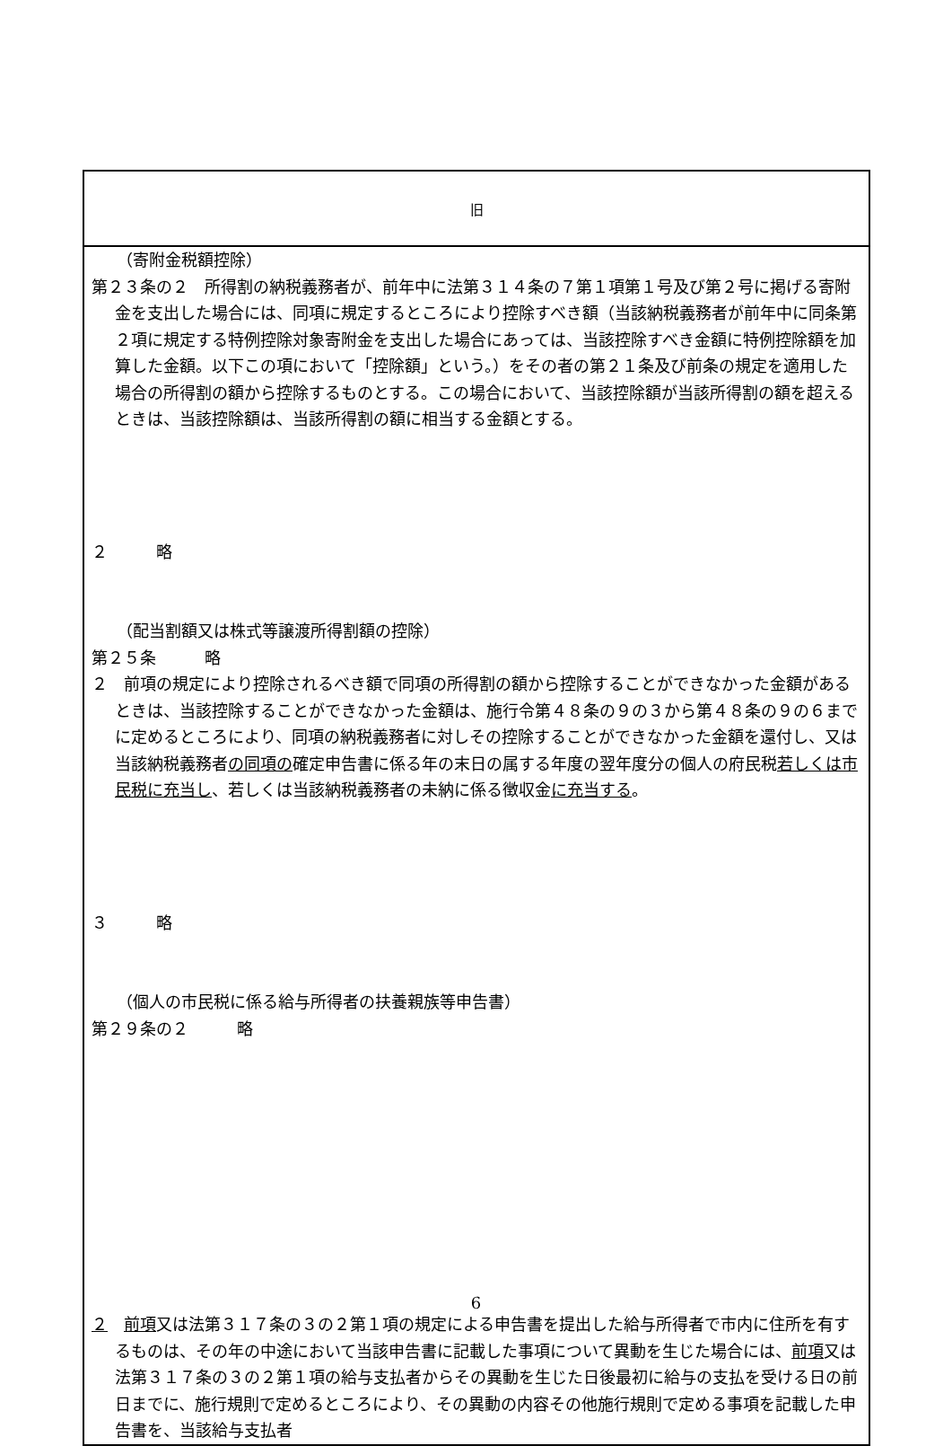| 旧 |
| --- |
| （寄附金税額控除） 第２３条の２ 所得割の納税義務者が、前年中に法第３１４条の７第１項第１号及び第２号に掲げる寄附金を支出した場合には、同項に規定するところにより控除すべき額（当該納税義務者が前年中に同条第２項に規定する特例控除対象寄附金を支出した場合にあっては、当該控除すべき金額に特例控除額を加算した金額。以下この項において「控除額」という。）をその者の第２１条及び前条の規定を適用した場合の所得割の額から控除するものとする。この場合において、当該控除額が当該所得割の額を超えるときは、当該控除額は、当該所得割の額に相当する金額とする。 ２ 略 （配当割額又は株式等譲渡所得割額の控除） 第２５条 略 ２ 前項の規定により控除されるべき額で同項の所得割の額から控除することができなかった金額があるときは、当該控除することができなかった金額は、施行令第４８条の９の３から第４８条の９の６までに定めるところにより、同項の納税義務者に対しその控除することができなかった金額を還付し、又は当該納税義務者 の同項の 確定申告書に係る年の末日の属する年度の翌年度分の個人の府民税 若しくは市民税に充当し 、若しくは当該納税義務者の未納に係る徴収金 に充当する 。 ３ 略 （個人の市民税に係る給与所得者の扶養親族等申告書） 第２９条の２ 略 ２ 前項 又は法第３１７条の３の２第１項の規定による申告書を提出した給与所得者で市内に住所を有するものは、その年の中途において当該申告書に記載した事項について異動を生じた場合には、 前項 又は法第３１７条の３の２第１項の給与支払者からその異動を生じた日後最初に給与の支払を受ける日の前日までに、施行規則で定めるところにより、その異動の内容その他施行規則で定める事項を記載した申告書を、当該給与支払者 |
6